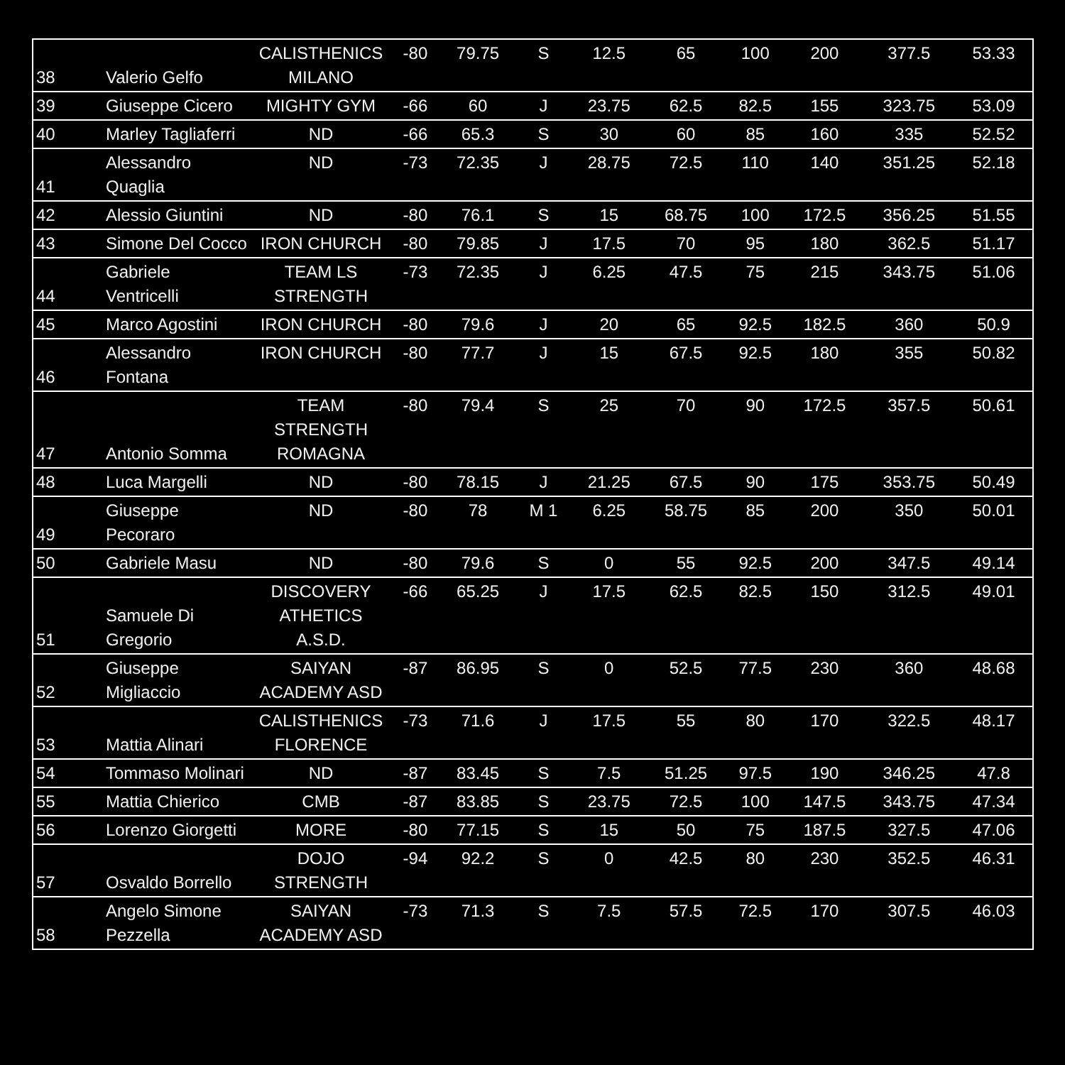| 38 | Valerio Gelfo | CALISTHENICS MILANO | -80 | 79.75 | S | 12.5 | 65 | 100 | 200 | 377.5 | 53.33 |
| 39 | Giuseppe Cicero | MIGHTY GYM | -66 | 60 | J | 23.75 | 62.5 | 82.5 | 155 | 323.75 | 53.09 |
| 40 | Marley Tagliaferri | ND | -66 | 65.3 | S | 30 | 60 | 85 | 160 | 335 | 52.52 |
| 41 | Alessandro Quaglia | ND | -73 | 72.35 | J | 28.75 | 72.5 | 110 | 140 | 351.25 | 52.18 |
| 42 | Alessio Giuntini | ND | -80 | 76.1 | S | 15 | 68.75 | 100 | 172.5 | 356.25 | 51.55 |
| 43 | Simone Del Cocco | IRON CHURCH | -80 | 79.85 | J | 17.5 | 70 | 95 | 180 | 362.5 | 51.17 |
| 44 | Gabriele Ventricelli | TEAM LS STRENGTH | -73 | 72.35 | J | 6.25 | 47.5 | 75 | 215 | 343.75 | 51.06 |
| 45 | Marco Agostini | IRON CHURCH | -80 | 79.6 | J | 20 | 65 | 92.5 | 182.5 | 360 | 50.9 |
| 46 | Alessandro Fontana | IRON CHURCH | -80 | 77.7 | J | 15 | 67.5 | 92.5 | 180 | 355 | 50.82 |
| 47 | Antonio Somma | TEAM STRENGTH ROMAGNA | -80 | 79.4 | S | 25 | 70 | 90 | 172.5 | 357.5 | 50.61 |
| 48 | Luca Margelli | ND | -80 | 78.15 | J | 21.25 | 67.5 | 90 | 175 | 353.75 | 50.49 |
| 49 | Giuseppe Pecoraro | ND | -80 | 78 | M 1 | 6.25 | 58.75 | 85 | 200 | 350 | 50.01 |
| 50 | Gabriele Masu | ND | -80 | 79.6 | S | 0 | 55 | 92.5 | 200 | 347.5 | 49.14 |
| 51 | Samuele Di Gregorio | DISCOVERY ATHETICS A.S.D. | -66 | 65.25 | J | 17.5 | 62.5 | 82.5 | 150 | 312.5 | 49.01 |
| 52 | Giuseppe Migliaccio | SAIYAN ACADEMY ASD | -87 | 86.95 | S | 0 | 52.5 | 77.5 | 230 | 360 | 48.68 |
| 53 | Mattia Alinari | CALISTHENICS FLORENCE | -73 | 71.6 | J | 17.5 | 55 | 80 | 170 | 322.5 | 48.17 |
| 54 | Tommaso Molinari | ND | -87 | 83.45 | S | 7.5 | 51.25 | 97.5 | 190 | 346.25 | 47.8 |
| 55 | Mattia Chierico | CMB | -87 | 83.85 | S | 23.75 | 72.5 | 100 | 147.5 | 343.75 | 47.34 |
| 56 | Lorenzo Giorgetti | MORE | -80 | 77.15 | S | 15 | 50 | 75 | 187.5 | 327.5 | 47.06 |
| 57 | Osvaldo Borrello | DOJO STRENGTH | -94 | 92.2 | S | 0 | 42.5 | 80 | 230 | 352.5 | 46.31 |
| 58 | Angelo Simone Pezzella | SAIYAN ACADEMY ASD | -73 | 71.3 | S | 7.5 | 57.5 | 72.5 | 170 | 307.5 | 46.03 |